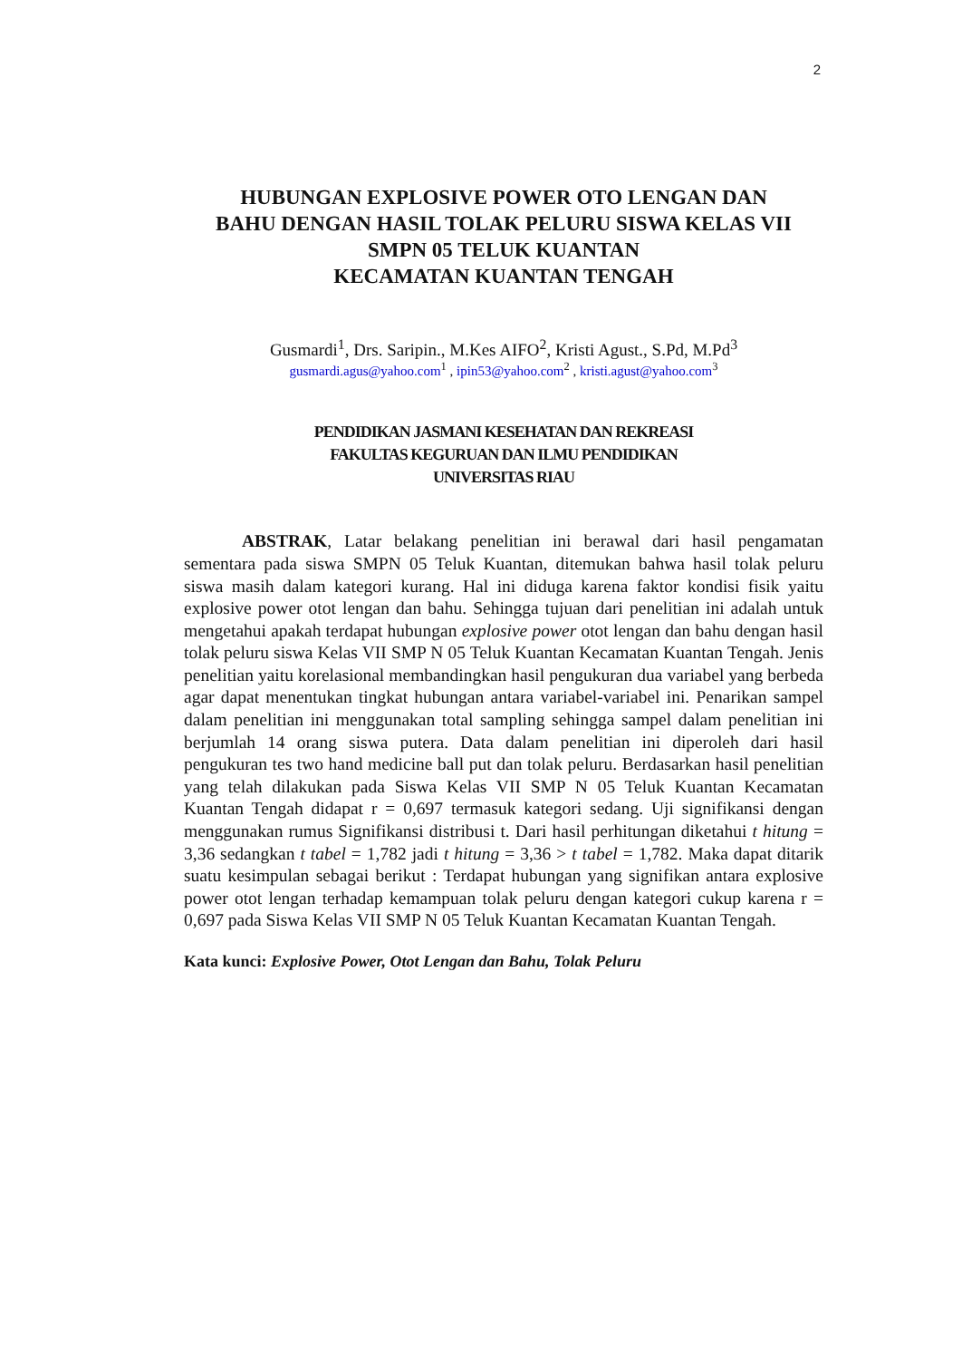2
HUBUNGAN EXPLOSIVE POWER OTO LENGAN DAN
BAHU DENGAN HASIL TOLAK PELURU SISWA KELAS VII
SMPN 05 TELUK KUANTAN
KECAMATAN KUANTAN TENGAH
Gusmardi<sup>1</sup>, Drs. Saripin., M.Kes AIFO<sup>2</sup>, Kristi Agust., S.Pd, M.Pd<sup>3</sup>
gusmardi.agus@yahoo.com<sup>1</sup> , ipin53@yahoo.com<sup>2</sup> , kristi.agust@yahoo.com<sup>3</sup>
PENDIDIKAN JASMANI KESEHATAN DAN REKREASI
FAKULTAS KEGURUAN DAN ILMU PENDIDIKAN
UNIVERSITAS RIAU
ABSTRAK, Latar belakang penelitian ini berawal dari hasil pengamatan sementara pada siswa SMPN 05 Teluk Kuantan, ditemukan bahwa hasil tolak peluru siswa masih dalam kategori kurang. Hal ini diduga karena faktor kondisi fisik yaitu explosive power otot lengan dan bahu. Sehingga tujuan dari penelitian ini adalah untuk mengetahui apakah terdapat hubungan explosive power otot lengan dan bahu dengan hasil tolak peluru siswa Kelas VII SMP N 05 Teluk Kuantan Kecamatan Kuantan Tengah. Jenis penelitian yaitu korelasional membandingkan hasil pengukuran dua variabel yang berbeda agar dapat menentukan tingkat hubungan antara variabel-variabel ini. Penarikan sampel dalam penelitian ini menggunakan total sampling sehingga sampel dalam penelitian ini berjumlah 14 orang siswa putera. Data dalam penelitian ini diperoleh dari hasil pengukuran tes two hand medicine ball put dan tolak peluru. Berdasarkan hasil penelitian yang telah dilakukan pada Siswa Kelas VII SMP N 05 Teluk Kuantan Kecamatan Kuantan Tengah didapat r = 0,697 termasuk kategori sedang. Uji signifikansi dengan menggunakan rumus Signifikansi distribusi t. Dari hasil perhitungan diketahui t hitung = 3,36 sedangkan t tabel = 1,782 jadi t hitung = 3,36 > t tabel = 1,782. Maka dapat ditarik suatu kesimpulan sebagai berikut : Terdapat hubungan yang signifikan antara explosive power otot lengan terhadap kemampuan tolak peluru dengan kategori cukup karena r = 0,697 pada Siswa Kelas VII SMP N 05 Teluk Kuantan Kecamatan Kuantan Tengah.
Kata kunci: Explosive Power, Otot Lengan dan Bahu, Tolak Peluru